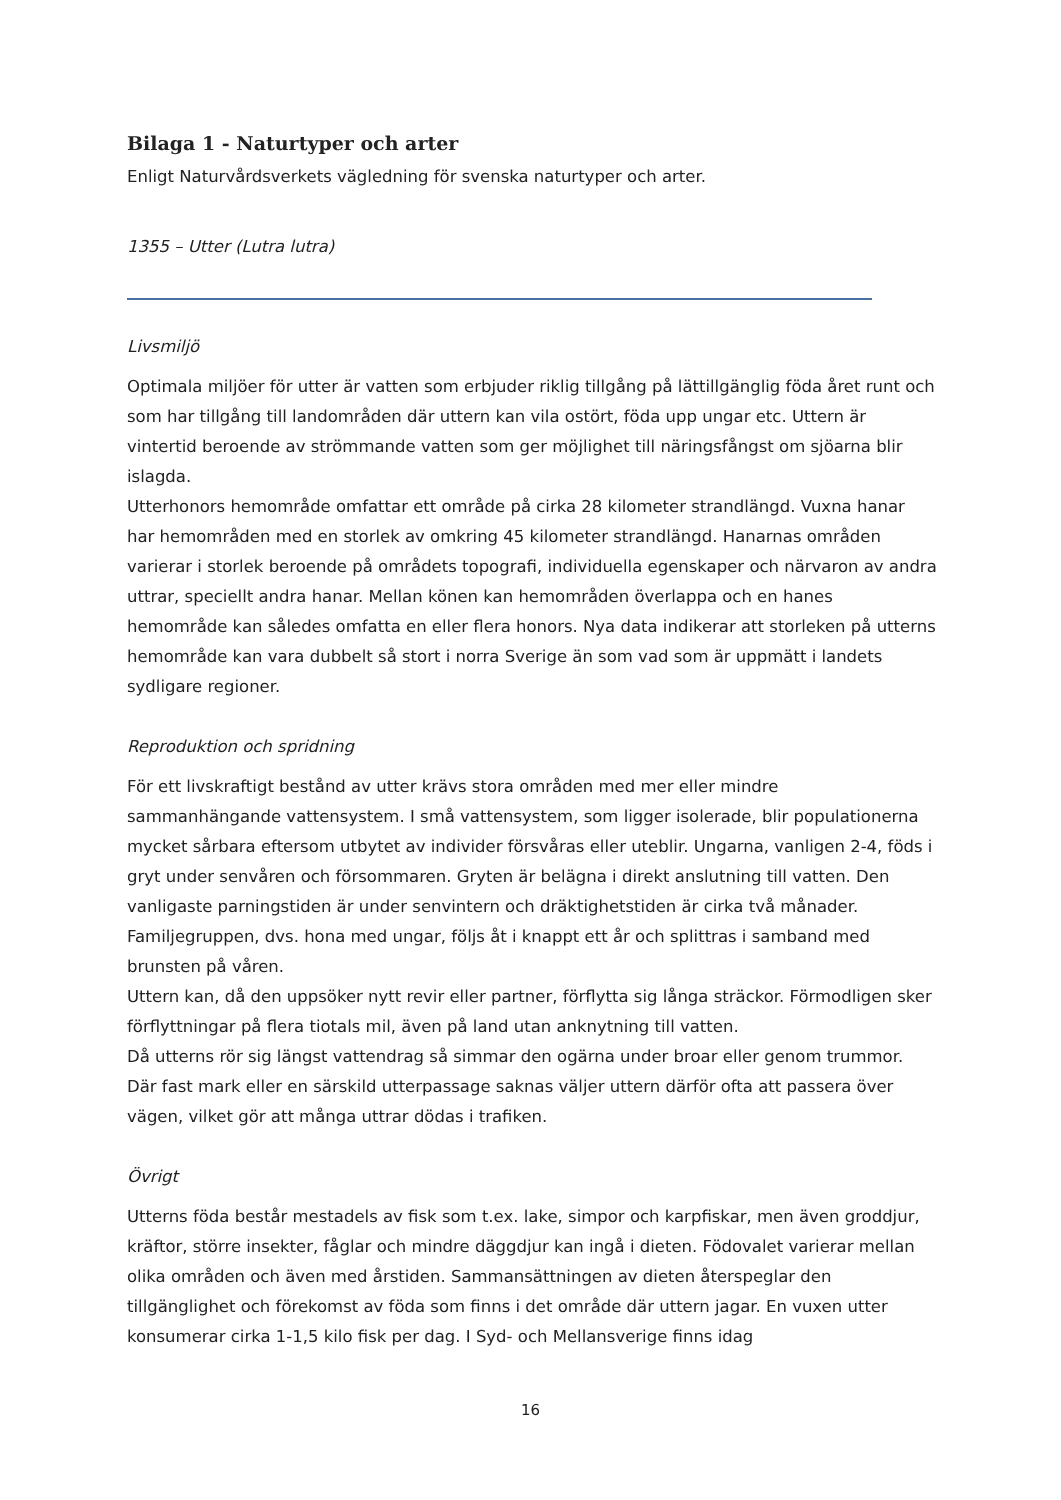Bilaga 1 - Naturtyper och arter
Enligt Naturvårdsverkets vägledning för svenska naturtyper och arter.
1355 – Utter (Lutra lutra)
Livsmiljö
Optimala miljöer för utter är vatten som erbjuder riklig tillgång på lättillgänglig föda året runt och som har tillgång till landområden där uttern kan vila ostört, föda upp ungar etc. Uttern är vintertid beroende av strömmande vatten som ger möjlighet till näringsfångst om sjöarna blir islagda.
Utterhonors hemområde omfattar ett område på cirka 28 kilometer strandlängd. Vuxna hanar har hemområden med en storlek av omkring 45 kilometer strandlängd. Hanarnas områden varierar i storlek beroende på områdets topografi, individuella egenskaper och närvaron av andra uttrar, speciellt andra hanar. Mellan könen kan hemområden överlappa och en hanes hemområde kan således omfatta en eller flera honors. Nya data indikerar att storleken på utterns hemområde kan vara dubbelt så stort i norra Sverige än som vad som är uppmätt i landets sydligare regioner.
Reproduktion och spridning
För ett livskraftigt bestånd av utter krävs stora områden med mer eller mindre sammanhängande vattensystem. I små vattensystem, som ligger isolerade, blir populationerna mycket sårbara eftersom utbytet av individer försvåras eller uteblir. Ungarna, vanligen 2-4, föds i gryt under senvåren och försommaren. Gryten är belägna i direkt anslutning till vatten. Den vanligaste parningstiden är under senvintern och dräktighetstiden är cirka två månader. Familjegruppen, dvs. hona med ungar, följs åt i knappt ett år och splittras i samband med brunsten på våren.
Uttern kan, då den uppsöker nytt revir eller partner, förflytta sig långa sträckor. Förmodligen sker förflyttningar på flera tiotals mil, även på land utan anknytning till vatten.
Då utterns rör sig längst vattendrag så simmar den ogärna under broar eller genom trummor. Där fast mark eller en särskild utterpassage saknas väljer uttern därför ofta att passera över vägen, vilket gör att många uttrar dödas i trafiken.
Övrigt
Utterns föda består mestadels av fisk som t.ex. lake, simpor och karpfiskar, men även groddjur, kräftor, större insekter, fåglar och mindre däggdjur kan ingå i dieten. Födovalet varierar mellan olika områden och även med årstiden. Sammansättningen av dieten återspeglar den tillgänglighet och förekomst av föda som finns i det område där uttern jagar. En vuxen utter konsumerar cirka 1-1,5 kilo fisk per dag. I Syd- och Mellansverige finns idag
16